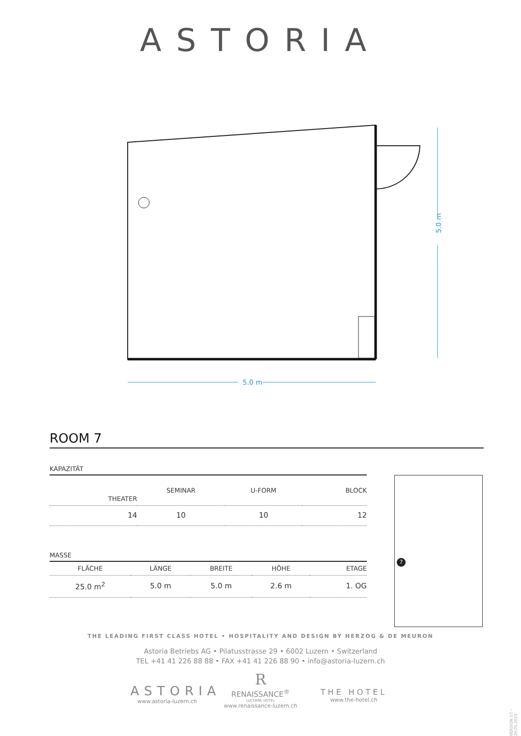ASTORIA
5.0 m
5.0 m
ROOM 7
KAPAZITÄT
| THEATER | SEMINAR | U-FORM | BLOCK |
| --- | --- | --- | --- |
| 14 | 10 | 10 | 12 |
MASSE
| FLÄCHE | LÄNGE | BREITE | HÖHE | ETAGE |
| --- | --- | --- | --- | --- |
| 25.0 m<sup>2</sup> | 5.0 m | 5.0 m | 2.6 m | 1. OG |
7
THE LEADING FIRST CLASS HOTEL • HOSPITALITY AND DESIGN BY HERZOG & DE MEURON
Astoria Betriebs AG • Pilatusstrasse 29 • 6002 Luzern • Switzerland
TEL +41 41 226 88 88 • FAX +41 41 226 88 90 • info@astoria-luzern.ch
ASTORIA
www.astoria-luzern.ch
R
RENAISSANCE<sup>®</sup>
LUCERNE HOTEL
www.renaissance-luzern.ch
THE HOTEL
www.the-hotel.ch
VERSION 07 – 29.05.2015